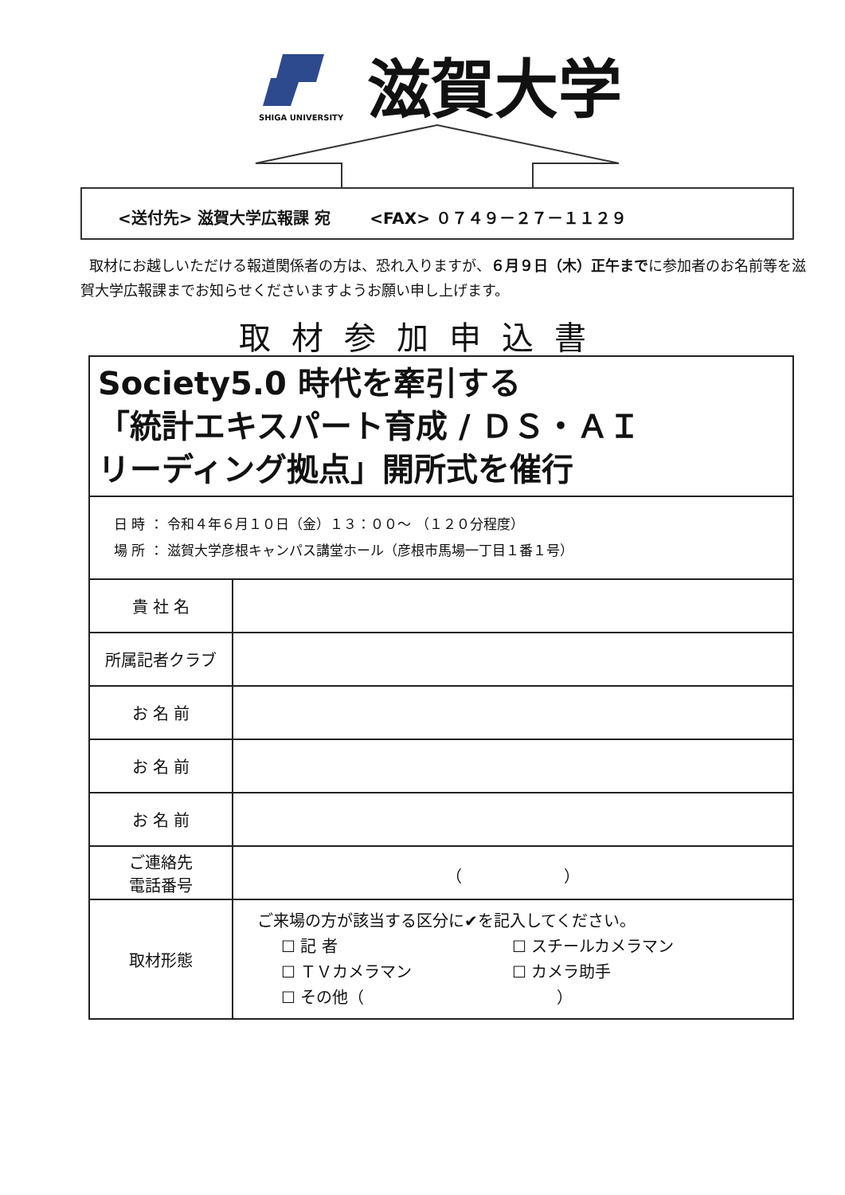SHIGA UNIVERSITY
滋賀大学
<送付先> 滋賀大学広報課 宛 <FAX> ０７４９－２７－１１２９
取材にお越しいただける報道関係者の方は、恐れ入りますが、６月９日（木）正午までに参加者のお名前等を滋賀大学広報課までお知らせくださいますようお願い申し上げます。
取材参加申込書
| Society5.0 時代を牽引する 「統計エキスパート育成 / ＤＳ・ＡＩ リーディング拠点」開所式を催行 | |
| 日 時 ： 令和４年６月１０日（金）１３：００～ （１２０分程度） 場 所 ： 滋賀大学彦根キャンパス講堂ホール（彦根市馬場一丁目１番１号） | |
| 貴 社 名 | |
| 所属記者クラブ | |
| お 名 前 | |
| お 名 前 | |
| お 名 前 | |
| ご連絡先 電話番号 | （ ） |
| 取材形態 | ご来場の方が該当する区分に✔を記入してください。 ☐ 記 者 ☐ スチールカメラマン ☐ ＴＶカメラマン ☐ カメラ助手 ☐ その他（ ） |